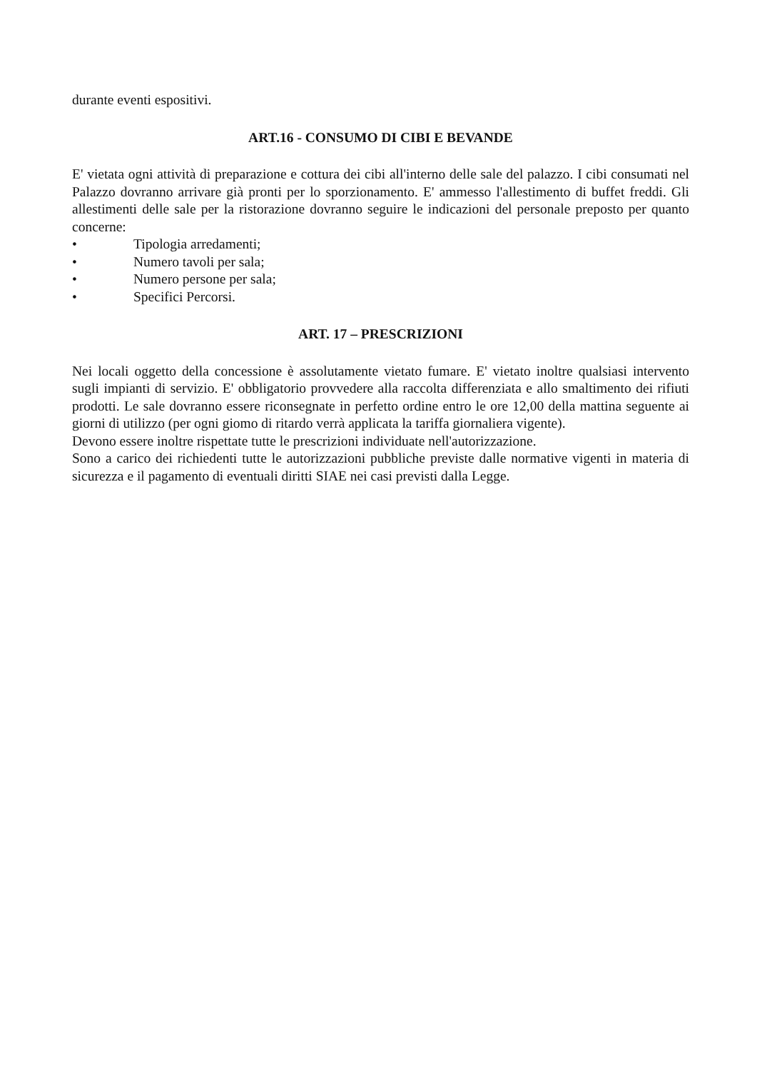durante eventi espositivi.
ART.16 - CONSUMO DI CIBI E BEVANDE
E' vietata ogni attività di preparazione e cottura dei cibi all'interno delle sale del palazzo. I cibi consumati nel Palazzo dovranno arrivare già pronti per lo sporzionamento. E' ammesso l'allestimento di buffet freddi. Gli allestimenti delle sale per la ristorazione dovranno seguire le indicazioni del personale preposto per quanto concerne:
• Tipologia arredamenti;
• Numero tavoli per sala;
• Numero persone per sala;
• Specifici Percorsi.
ART. 17 – PRESCRIZIONI
Nei locali oggetto della concessione è assolutamente vietato fumare. E' vietato inoltre qualsiasi intervento sugli impianti di servizio. E' obbligatorio provvedere alla raccolta differenziata e allo smaltimento dei rifiuti prodotti. Le sale dovranno essere riconsegnate in perfetto ordine entro le ore 12,00 della mattina seguente ai giorni di utilizzo (per ogni giomo di ritardo verrà applicata la tariffa giornaliera vigente).
Devono essere inoltre rispettate tutte le prescrizioni individuate nell'autorizzazione.
Sono a carico dei richiedenti tutte le autorizzazioni pubbliche previste dalle normative vigenti in materia di sicurezza e il pagamento di eventuali diritti SIAE nei casi previsti dalla Legge.